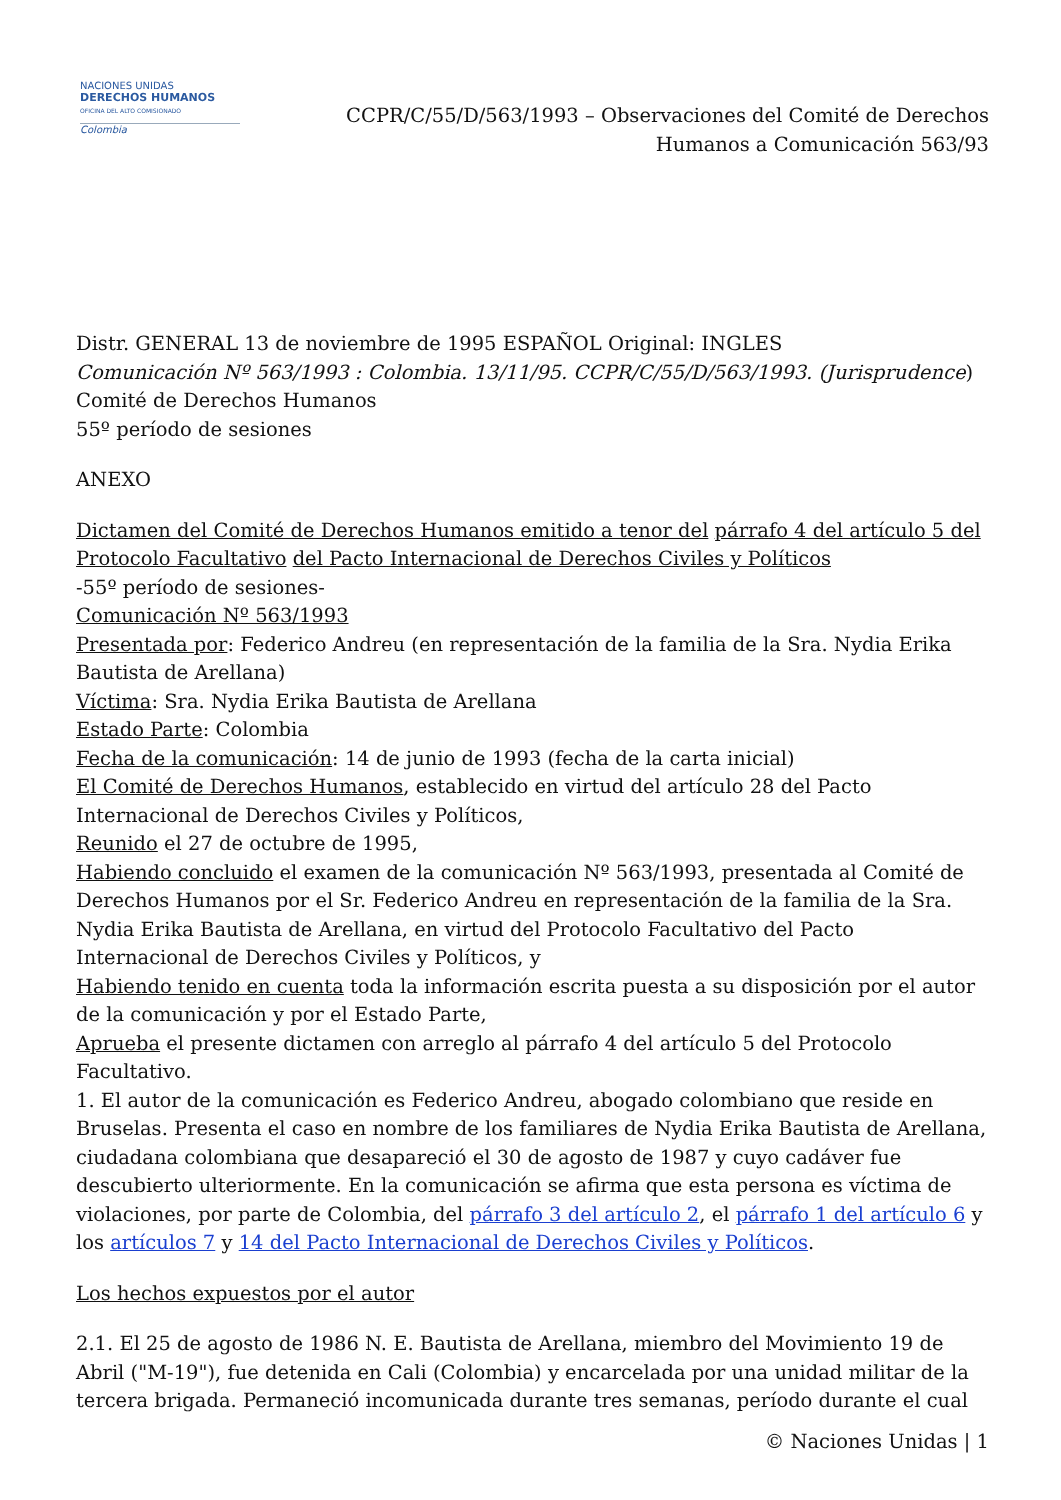NACIONES UNIDAS
DERECHOS HUMANOS
OFICINA DEL ALTO COMISIONADO
Colombia
CCPR/C/55/D/563/1993 – Observaciones del Comité de Derechos
Humanos a Comunicación 563/93
Distr. GENERAL 13 de noviembre de 1995 ESPAÑOL Original: INGLES
Comunicación Nº 563/1993 : Colombia. 13/11/95. CCPR/C/55/D/563/1993. (Jurisprudence)
Comité de Derechos Humanos
55º período de sesiones
ANEXO
Dictamen del Comité de Derechos Humanos emitido a tenor del párrafo 4 del artículo 5 del Protocolo Facultativo del Pacto Internacional de Derechos Civiles y Políticos
-55º período de sesiones-
Comunicación Nº 563/1993
Presentada por: Federico Andreu (en representación de la familia de la Sra. Nydia Erika Bautista de Arellana)
Víctima: Sra. Nydia Erika Bautista de Arellana
Estado Parte: Colombia
Fecha de la comunicación: 14 de junio de 1993 (fecha de la carta inicial)
El Comité de Derechos Humanos, establecido en virtud del artículo 28 del Pacto Internacional de Derechos Civiles y Políticos,
Reunido el 27 de octubre de 1995,
Habiendo concluido el examen de la comunicación Nº 563/1993, presentada al Comité de Derechos Humanos por el Sr. Federico Andreu en representación de la familia de la Sra. Nydia Erika Bautista de Arellana, en virtud del Protocolo Facultativo del Pacto Internacional de Derechos Civiles y Políticos, y
Habiendo tenido en cuenta toda la información escrita puesta a su disposición por el autor de la comunicación y por el Estado Parte,
Aprueba el presente dictamen con arreglo al párrafo 4 del artículo 5 del Protocolo Facultativo.
1. El autor de la comunicación es Federico Andreu, abogado colombiano que reside en Bruselas. Presenta el caso en nombre de los familiares de Nydia Erika Bautista de Arellana, ciudadana colombiana que desapareció el 30 de agosto de 1987 y cuyo cadáver fue descubierto ulteriormente. En la comunicación se afirma que esta persona es víctima de violaciones, por parte de Colombia, del párrafo 3 del artículo 2, el párrafo 1 del artículo 6 y los artículos 7 y 14 del Pacto Internacional de Derechos Civiles y Políticos.
Los hechos expuestos por el autor
2.1. El 25 de agosto de 1986 N. E. Bautista de Arellana, miembro del Movimiento 19 de Abril ("M-19"), fue detenida en Cali (Colombia) y encarcelada por una unidad militar de la tercera brigada. Permaneció incomunicada durante tres semanas, período durante el cual
© Naciones Unidas | 1